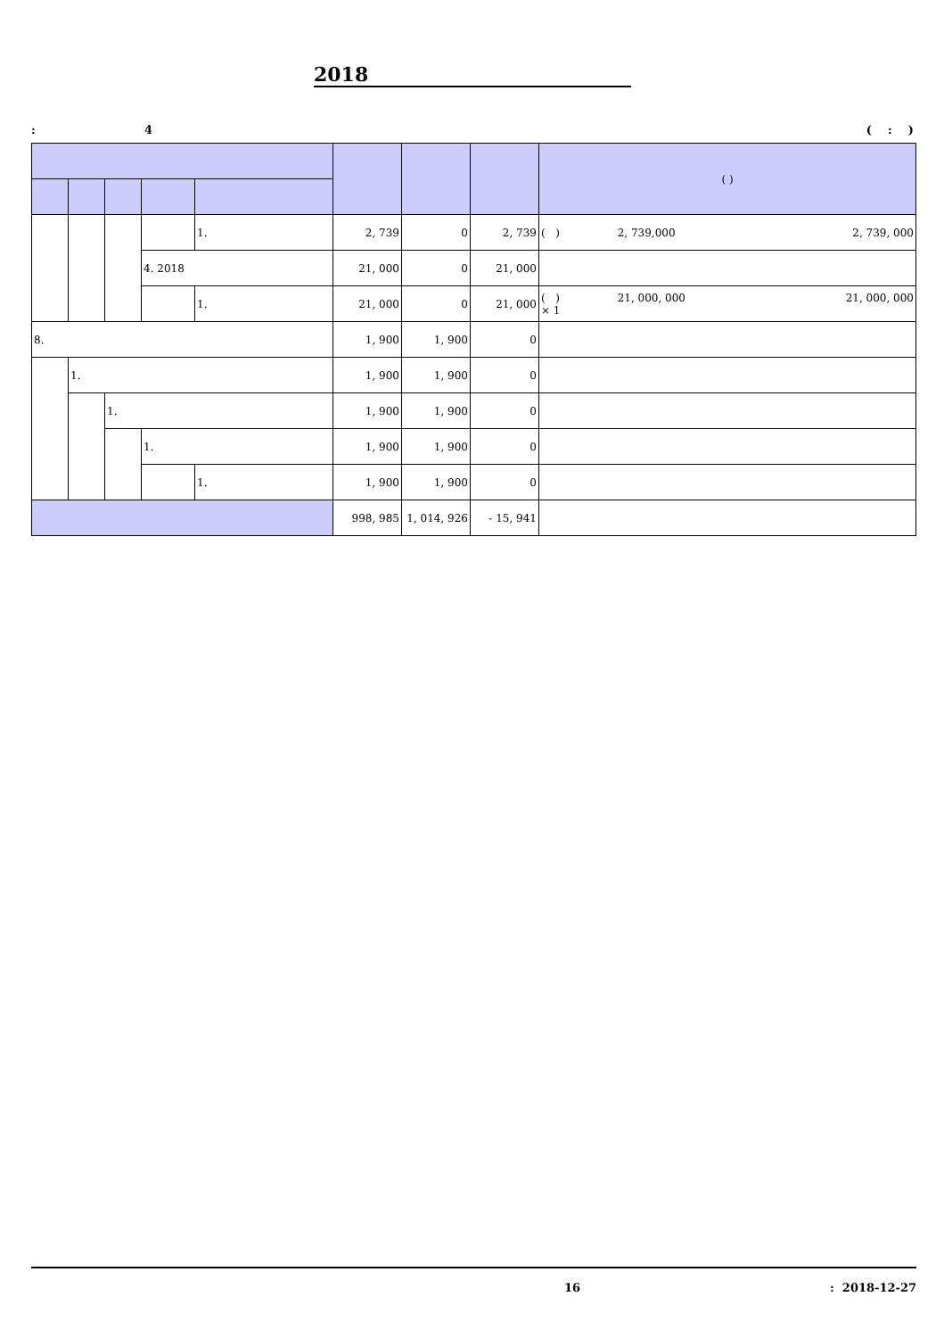2018
: 4 ( : )
| | | | | | | | | ( ) |
| --- | --- | --- | --- | --- | --- | --- | --- | --- |
| | | | | 1. | 2, 739 | 0 | 2, 739 | ( ) 2, 739,000 2, 739, 000 |
| | | | 4. 2018 | | 21, 000 | 0 | 21, 000 | |
| | | | | 1. | 21, 000 | 0 | 21, 000 | ( ) 21, 000, 000 21, 000, 000 × 1 |
| 8. | | | | | 1, 900 | 1, 900 | 0 | |
| | 1. | | | | 1, 900 | 1, 900 | 0 | |
| | | 1. | | | 1, 900 | 1, 900 | 0 | |
| | | | 1. | | 1, 900 | 1, 900 | 0 | |
| | | | | 1. | 1, 900 | 1, 900 | 0 | |
| | | | | | 998, 985 | 1, 014, 926 | - 15, 941 | |
16: 2018-12-27